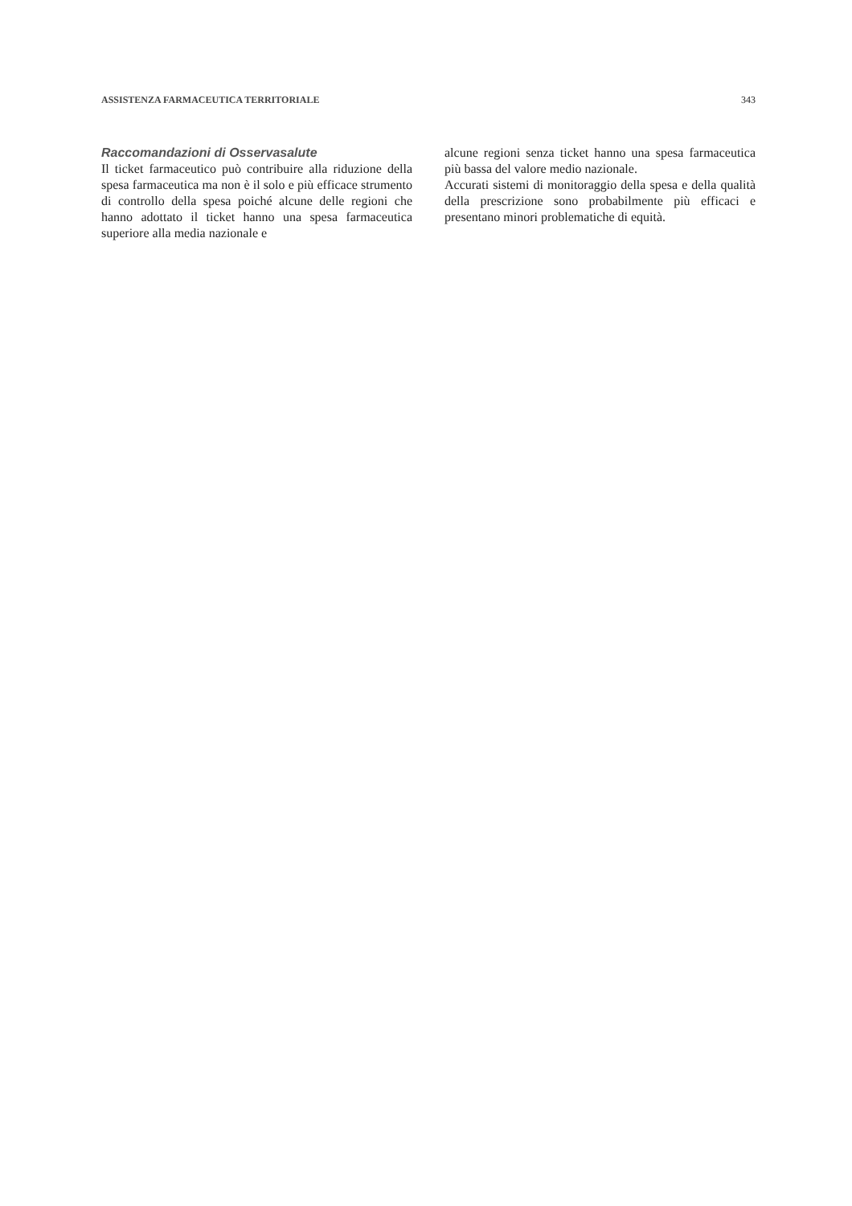ASSISTENZA FARMACEUTICA TERRITORIALE 343
Raccomandazioni di Osservasalute
Il ticket farmaceutico può contribuire alla riduzione della spesa farmaceutica ma non è il solo e più efficace strumento di controllo della spesa poiché alcune delle regioni che hanno adottato il ticket hanno una spesa farmaceutica superiore alla media nazionale e
alcune regioni senza ticket hanno una spesa farmaceutica più bassa del valore medio nazionale.
Accurati sistemi di monitoraggio della spesa e della qualità della prescrizione sono probabilmente più efficaci e presentano minori problematiche di equità.